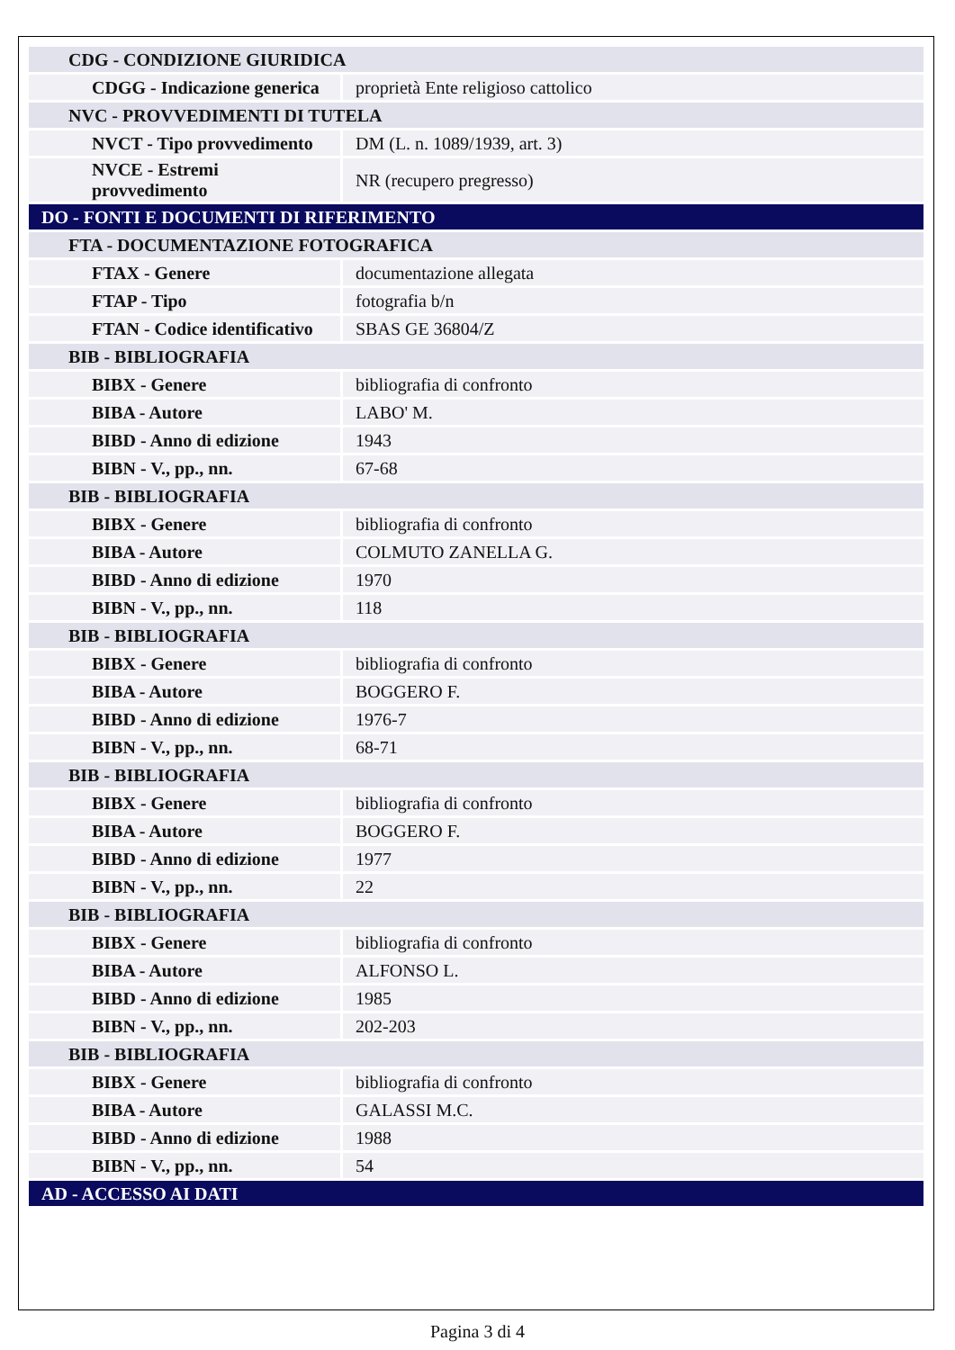| CDG - CONDIZIONE GIURIDICA | |
| CDGG - Indicazione generica | proprietà Ente religioso cattolico |
| NVC - PROVVEDIMENTI DI TUTELA | |
| NVCT - Tipo provvedimento | DM (L. n. 1089/1939, art. 3) |
| NVCE - Estremi provvedimento | NR (recupero pregresso) |
| DO - FONTI E DOCUMENTI DI RIFERIMENTO | |
| FTA - DOCUMENTAZIONE FOTOGRAFICA | |
| FTAX - Genere | documentazione allegata |
| FTAP - Tipo | fotografia b/n |
| FTAN - Codice identificativo | SBAS GE 36804/Z |
| BIB - BIBLIOGRAFIA | |
| BIBX - Genere | bibliografia di confronto |
| BIBA - Autore | LABO' M. |
| BIBD - Anno di edizione | 1943 |
| BIBN - V., pp., nn. | 67-68 |
| BIB - BIBLIOGRAFIA | |
| BIBX - Genere | bibliografia di confronto |
| BIBA - Autore | COLMUTO ZANELLA G. |
| BIBD - Anno di edizione | 1970 |
| BIBN - V., pp., nn. | 118 |
| BIB - BIBLIOGRAFIA | |
| BIBX - Genere | bibliografia di confronto |
| BIBA - Autore | BOGGERO F. |
| BIBD - Anno di edizione | 1976-7 |
| BIBN - V., pp., nn. | 68-71 |
| BIB - BIBLIOGRAFIA | |
| BIBX - Genere | bibliografia di confronto |
| BIBA - Autore | BOGGERO F. |
| BIBD - Anno di edizione | 1977 |
| BIBN - V., pp., nn. | 22 |
| BIB - BIBLIOGRAFIA | |
| BIBX - Genere | bibliografia di confronto |
| BIBA - Autore | ALFONSO L. |
| BIBD - Anno di edizione | 1985 |
| BIBN - V., pp., nn. | 202-203 |
| BIB - BIBLIOGRAFIA | |
| BIBX - Genere | bibliografia di confronto |
| BIBA - Autore | GALASSI M.C. |
| BIBD - Anno di edizione | 1988 |
| BIBN - V., pp., nn. | 54 |
| AD - ACCESSO AI DATI | |
Pagina 3 di 4